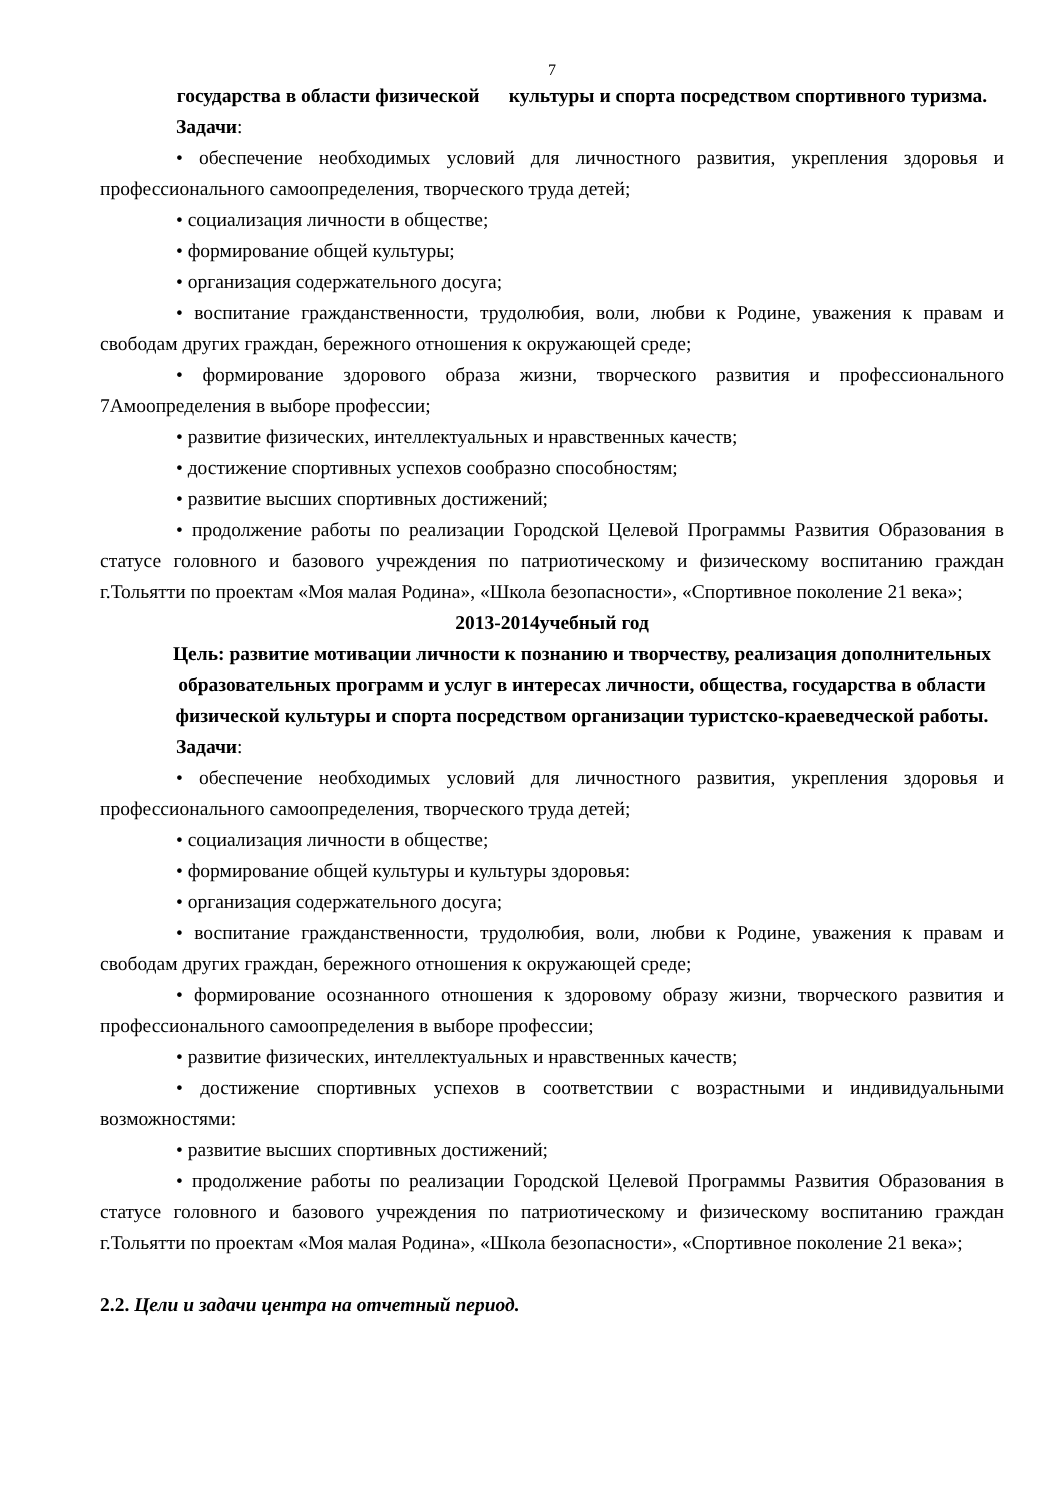7
государства в области физической культуры и спорта посредством спортивного туризма.
Задачи:
• обеспечение необходимых условий для личностного развития, укрепления здоровья и профессионального самоопределения, творческого труда детей;
• социализация личности в обществе;
• формирование общей культуры;
• организация содержательного досуга;
• воспитание гражданственности, трудолюбия, воли, любви к Родине, уважения к правам и свободам других граждан, бережного отношения к окружающей среде;
• формирование здорового образа жизни, творческого развития и профессионального 7Амоопределения в выборе профессии;
• развитие физических, интеллектуальных и нравственных качеств;
• достижение спортивных успехов сообразно способностям;
• развитие высших спортивных достижений;
• продолжение работы по реализации Городской Целевой Программы Развития Образования в статусе головного и базового учреждения по патриотическому и физическому воспитанию граждан г.Тольятти по проектам «Моя малая Родина», «Школа безопасности», «Спортивное поколение 21 века»;
2013-2014учебный год
Цель: развитие мотивации личности к познанию и творчеству, реализация дополнительных образовательных программ и услуг в интересах личности, общества, государства в области физической культуры и спорта посредством организации туристско-краеведческой работы.
Задачи:
• обеспечение необходимых условий для личностного развития, укрепления здоровья и профессионального самоопределения, творческого труда детей;
• социализация личности в обществе;
• формирование общей культуры и культуры здоровья:
• организация содержательного досуга;
• воспитание гражданственности, трудолюбия, воли, любви к Родине, уважения к правам и свободам других граждан, бережного отношения к окружающей среде;
• формирование осознанного отношения к здоровому образу жизни, творческого развития и профессионального самоопределения в выборе профессии;
• развитие физических, интеллектуальных и нравственных качеств;
• достижение спортивных успехов в соответствии с возрастными и индивидуальными возможностями:
• развитие высших спортивных достижений;
• продолжение работы по реализации Городской Целевой Программы Развития Образования в статусе головного и базового учреждения по патриотическому и физическому воспитанию граждан г.Тольятти по проектам «Моя малая Родина», «Школа безопасности», «Спортивное поколение 21 века»;
2.2. Цели и задачи центра на отчетный период.